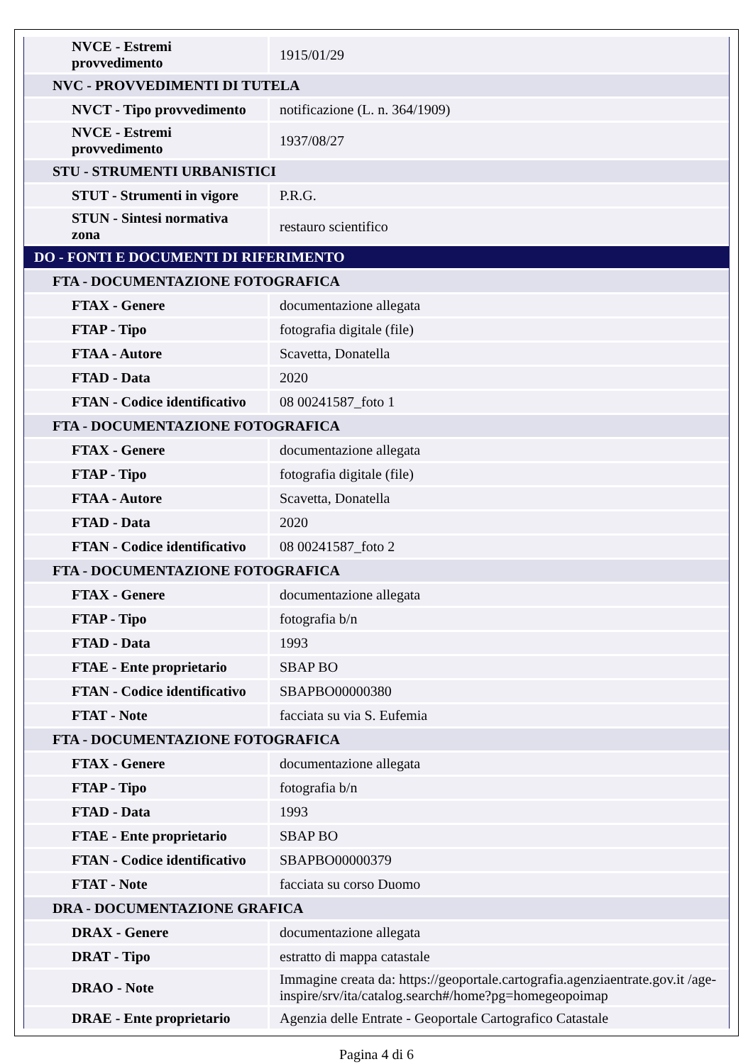| NVCE - Estremi provvedimento | 1915/01/29 |
| NVC - PROVVEDIMENTI DI TUTELA | |
| NVCT - Tipo provvedimento | notificazione (L. n. 364/1909) |
| NVCE - Estremi provvedimento | 1937/08/27 |
| STU - STRUMENTI URBANISTICI | |
| STUT - Strumenti in vigore | P.R.G. |
| STUN - Sintesi normativa zona | restauro scientifico |
| DO - FONTI E DOCUMENTI DI RIFERIMENTO | |
| FTA - DOCUMENTAZIONE FOTOGRAFICA | |
| FTAX - Genere | documentazione allegata |
| FTAP - Tipo | fotografia digitale (file) |
| FTAA - Autore | Scavetta, Donatella |
| FTAD - Data | 2020 |
| FTAN - Codice identificativo | 08 00241587_foto 1 |
| FTA - DOCUMENTAZIONE FOTOGRAFICA | |
| FTAX - Genere | documentazione allegata |
| FTAP - Tipo | fotografia digitale (file) |
| FTAA - Autore | Scavetta, Donatella |
| FTAD - Data | 2020 |
| FTAN - Codice identificativo | 08 00241587_foto 2 |
| FTA - DOCUMENTAZIONE FOTOGRAFICA | |
| FTAX - Genere | documentazione allegata |
| FTAP - Tipo | fotografia b/n |
| FTAD - Data | 1993 |
| FTAE - Ente proprietario | SBAP BO |
| FTAN - Codice identificativo | SBAPBO00000380 |
| FTAT - Note | facciata su via S. Eufemia |
| FTA - DOCUMENTAZIONE FOTOGRAFICA | |
| FTAX - Genere | documentazione allegata |
| FTAP - Tipo | fotografia b/n |
| FTAD - Data | 1993 |
| FTAE - Ente proprietario | SBAP BO |
| FTAN - Codice identificativo | SBAPBO00000379 |
| FTAT - Note | facciata su corso Duomo |
| DRA - DOCUMENTAZIONE GRAFICA | |
| DRAX - Genere | documentazione allegata |
| DRAT - Tipo | estratto di mappa catastale |
| DRAO - Note | Immagine creata da: https://geoportale.cartografia.agenziaentrate.gov.it /age-inspire/srv/ita/catalog.search#/home?pg=homegeopoimap |
| DRAE - Ente proprietario | Agenzia delle Entrate - Geoportale Cartografico Catastale |
Pagina 4 di 6